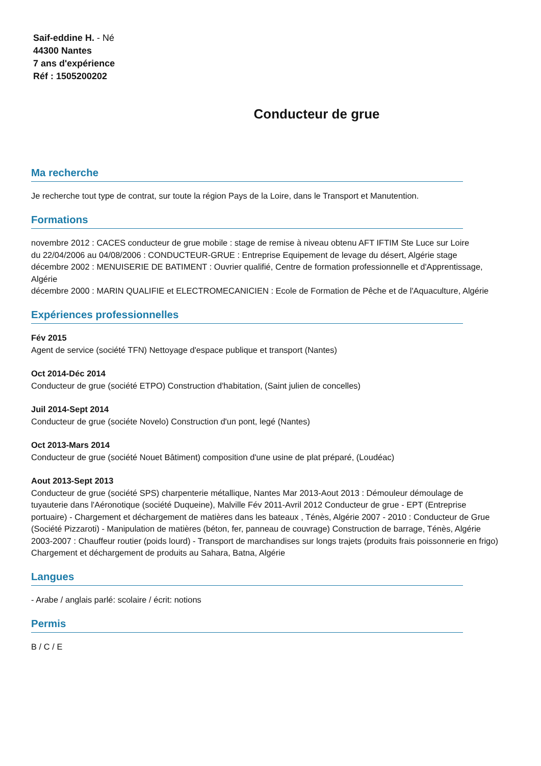Saif-eddine H. - Né
44300 Nantes
7 ans d'expérience
Réf : 1505200202
Conducteur de grue
Ma recherche
Je recherche tout type de contrat, sur toute la région Pays de la Loire, dans le Transport et Manutention.
Formations
novembre 2012 : CACES conducteur de grue mobile : stage de remise à niveau obtenu AFT IFTIM Ste Luce sur Loire
du 22/04/2006 au 04/08/2006 : CONDUCTEUR-GRUE : Entreprise Equipement de levage du désert, Algérie stage
décembre 2002 : MENUISERIE DE BATIMENT : Ouvrier qualifié, Centre de formation professionnelle et d'Apprentissage, Algérie
décembre 2000 : MARIN QUALIFIE et ELECTROMECANICIEN : Ecole de Formation de Pêche et de l'Aquaculture, Algérie
Expériences professionnelles
Fév 2015
Agent de service (société TFN) Nettoyage d'espace publique et transport (Nantes)
Oct 2014-Déc 2014
Conducteur de grue (société ETPO) Construction d'habitation, (Saint julien de concelles)
Juil 2014-Sept 2014
Conducteur de grue (sociéte Novelo) Construction d'un pont, legé (Nantes)
Oct 2013-Mars 2014
Conducteur de grue (société Nouet Bâtiment) composition d'une usine de plat préparé, (Loudéac)
Aout 2013-Sept 2013
Conducteur de grue (société SPS) charpenterie métallique, Nantes Mar 2013-Aout 2013 : Démouleur démoulage de tuyauterie dans l'Aéronotique (société Duqueine), Malville Fév 2011-Avril 2012 Conducteur de grue - EPT (Entreprise portuaire) - Chargement et déchargement de matières dans les bateaux , Ténès, Algérie 2007 - 2010 : Conducteur de Grue (Société Pizzaroti) - Manipulation de matières (béton, fer, panneau de couvrage) Construction de barrage, Ténès, Algérie 2003-2007 : Chauffeur routier (poids lourd) - Transport de marchandises sur longs trajets (produits frais poissonnerie en frigo) Chargement et déchargement de produits au Sahara, Batna, Algérie
Langues
- Arabe / anglais parlé: scolaire / écrit: notions
Permis
B / C / E